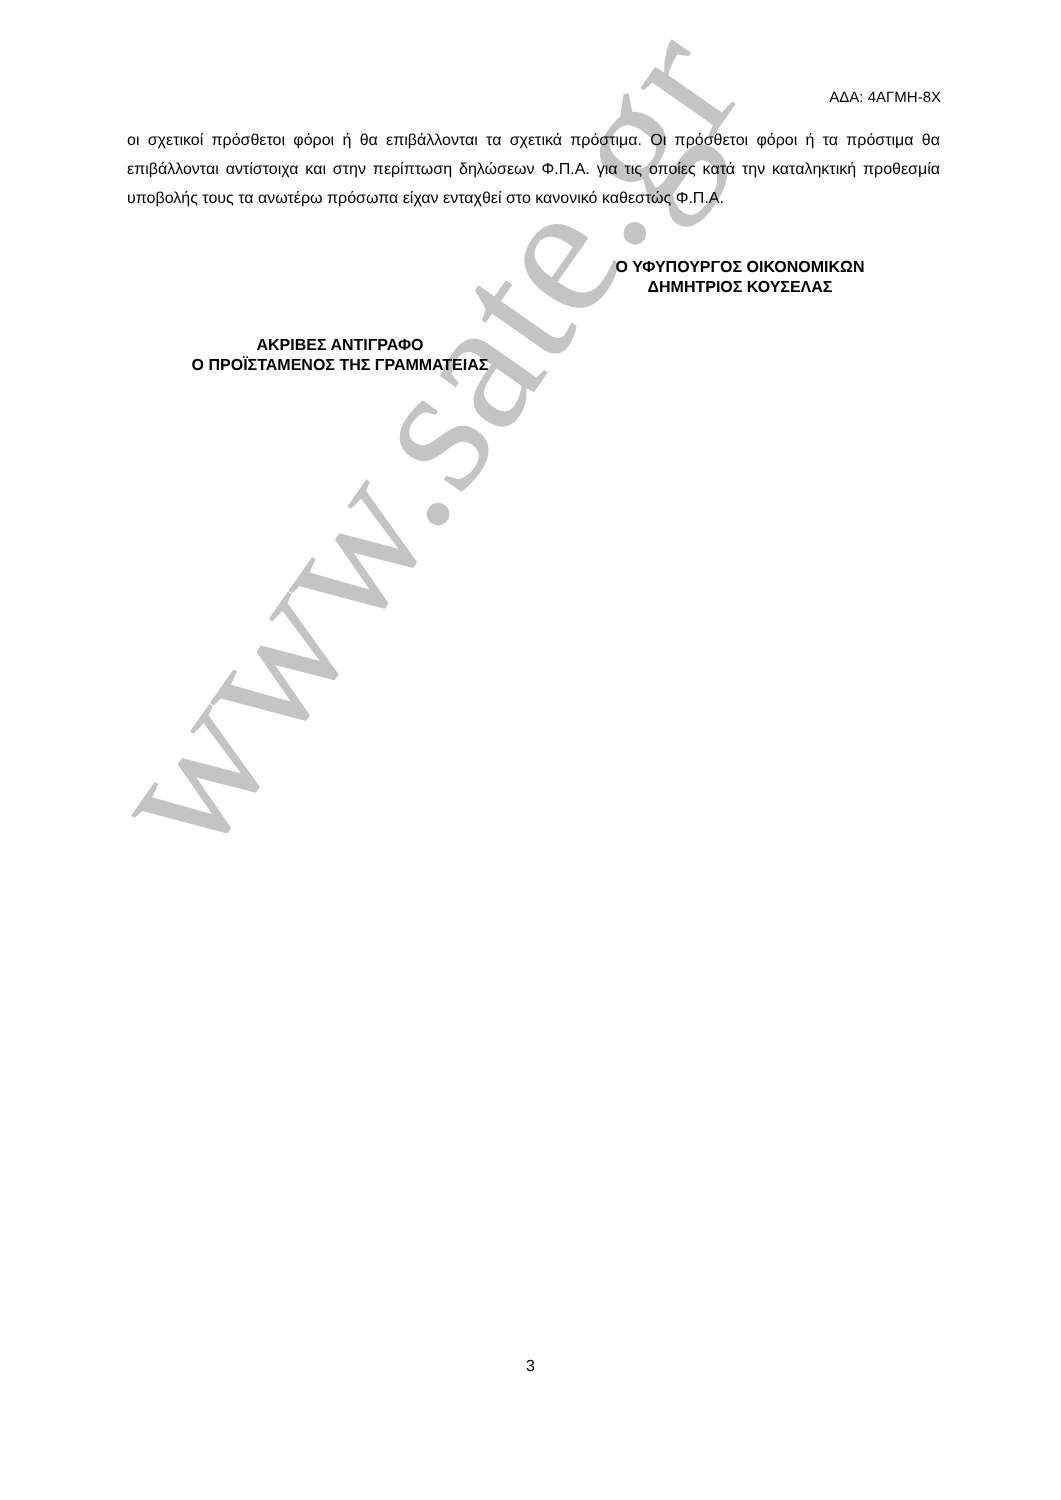www.sate.gr
ΑΔΑ: 4ΑΓΜΗ-8Χ
οι σχετικοί πρόσθετοι φόροι ή θα επιβάλλονται τα σχετικά πρόστιμα. Οι πρόσθετοι φόροι ή τα πρόστιμα θα επιβάλλονται αντίστοιχα και στην περίπτωση δηλώσεων Φ.Π.Α. για τις οποίες κατά την καταληκτική προθεσμία υποβολής τους τα ανωτέρω πρόσωπα είχαν ενταχθεί στο κανονικό καθεστώς Φ.Π.Α.
Ο ΥΦΥΠΟΥΡΓΟΣ ΟΙΚΟΝΟΜΙΚΩΝ
ΔΗΜΗΤΡΙΟΣ ΚΟΥΣΕΛΑΣ
ΑΚΡΙΒΕΣ ΑΝΤΙΓΡΑΦΟ
Ο ΠΡΟΪΣΤΑΜΕΝΟΣ ΤΗΣ ΓΡΑΜΜΑΤΕΙΑΣ
3